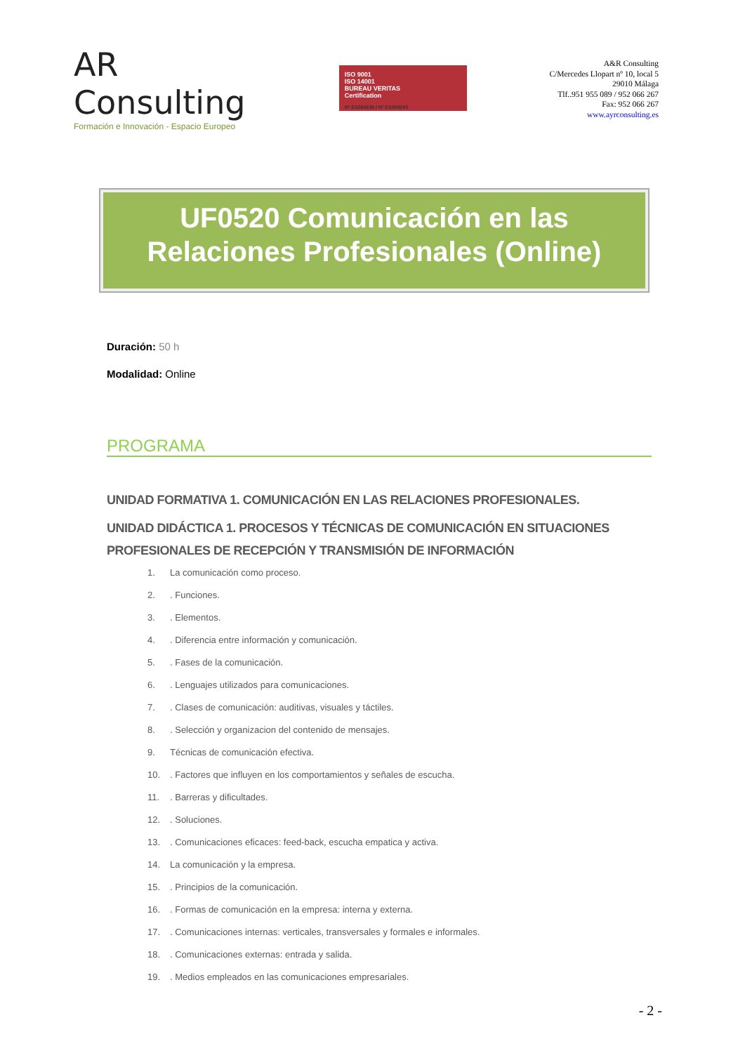AR Consulting
Formación e Innovación - Espacio Europeo
ISO 9001
ISO 14001
BUREAU VERITAS
Certification
Nº ES084239 / Nº ES084240
A&R Consulting
C/Mercedes Llopart nº 10, local 5
29010 Málaga
Tlf..951 955 089 / 952 066 267
Fax: 952 066 267
www.ayrconsulting.es
UF0520 Comunicación en las Relaciones Profesionales (Online)
Duración: 50 h
Modalidad: Online
PROGRAMA
UNIDAD FORMATIVA 1. COMUNICACIÓN EN LAS RELACIONES PROFESIONALES.
UNIDAD DIDÁCTICA 1. PROCESOS Y TÉCNICAS DE COMUNICACIÓN EN SITUACIONES PROFESIONALES DE RECEPCIÓN Y TRANSMISIÓN DE INFORMACIÓN
1. La comunicación como proceso.
2.. Funciones.
3.. Elementos.
4.. Diferencia entre información y comunicación.
5.. Fases de la comunicación.
6.. Lenguajes utilizados para comunicaciones.
7.. Clases de comunicación: auditivas, visuales y táctiles.
8.. Selección y organizacion del contenido de mensajes.
9. Técnicas de comunicación efectiva.
10.. Factores que influyen en los comportamientos y señales de escucha.
11.. Barreras y dificultades.
12.. Soluciones.
13.. Comunicaciones eficaces: feed-back, escucha empatica y activa.
14. La comunicación y la empresa.
15.. Principios de la comunicación.
16.. Formas de comunicación en la empresa: interna y externa.
17.. Comunicaciones internas: verticales, transversales y formales e informales.
18.. Comunicaciones externas: entrada y salida.
19.. Medios empleados en las comunicaciones empresariales.
- 2 -